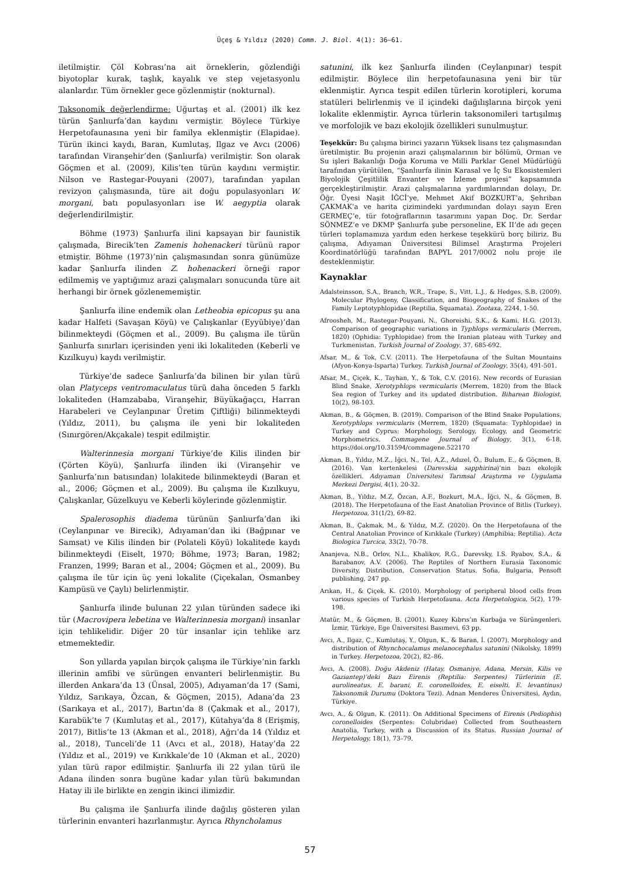Üçeş & Yıldız (2020) Comm. J. Biol. 4(1): 36–61.
iletilmiştir. Çöl Kobrası’na ait örneklerin, gözlendiği biyotoplar kurak, taşlık, kayalık ve step vejetasyonlu alanlardır. Tüm örnekler gece gözlenmiştir (nokturnal).
Taksonomik değerlendirme: Uğurtaş et al. (2001) ilk kez türün Şanlıurfa’dan kaydını vermiştir. Böylece Türkiye Herpetofaunasına yeni bir familya eklenmiştir (Elapidae). Türün ikinci kaydı, Baran, Kumlutaş, Ilgaz ve Avcı (2006) tarafından Viranşehir’den (Şanlıurfa) verilmiştir. Son olarak Göçmen et al. (2009), Kilis’ten türün kaydını vermiştir. Nilson ve Rastegar-Pouyani (2007), tarafından yapılan revizyon çalışmasında, türe ait doğu populasyonları W. morgani, batı populasyonları ise W. aegyptia olarak değerlendirilmiştir.
Böhme (1973) Şanlıurfa ilini kapsayan bir faunistik çalışmada, Birecik’ten Zamenis hohenackeri türünü rapor etmiştir. Böhme (1973)’nin çalışmasından sonra günümüze kadar Şanlıurfa ilinden Z. hohenackeri örneği rapor edilmemiş ve yaptığımız arazi çalışmaları sonucunda türe ait herhangi bir örnek gözlenememiştir.
Şanlıurfa iline endemik olan Letheobia epicopus şu ana kadar Halfeti (Savaşan Köyü) ve Çalışkanlar (Eyyübiye)’dan bilinmekteydi (Göçmen et al., 2009). Bu çalışma ile türün Şanlıurfa sınırları içerisinden yeni iki lokaliteden (Keberli ve Kızılkuyu) kaydı verilmiştir.
Türkiye’de sadece Şanlıurfa’da bilinen bir yılan türü olan Platyceps ventromaculatus türü daha önceden 5 farklı lokaliteden (Hamzababa, Viranşehir, Büyükağaçcı, Harran Harabeleri ve Ceylanpınar Üretim Çiftliği) bilinmekteydi (Yıldız, 2011), bu çalışma ile yeni bir lokaliteden (Sınırgören/Akçakale) tespit edilmiştir.
Walterinnesia morgani Türkiye’de Kilis ilinden bir (Çörten Köyü), Şanlıurfa ilinden iki (Viranşehir ve Şanlıurfa’nın batısından) lolakitede bilinmekteydi (Baran et al., 2006; Göçmen et al., 2009). Bu çalışma ile Kızılkuyu, Çalışkanlar, Güzelkuyu ve Keberli köylerinde gözlenmiştir.
Spalerosophis diadema türünün Şanlıurfa’dan iki (Ceylanpınar ve Birecik), Adıyaman’dan iki (Bağpınar ve Samsat) ve Kilis ilinden bir (Polateli Köyü) lokalitede kaydı bilinmekteydi (Eiselt, 1970; Böhme, 1973; Baran, 1982; Franzen, 1999; Baran et al., 2004; Göçmen et al., 2009). Bu çalışma ile tür için üç yeni lokalite (Çiçekalan, Osmanbey Kampüsü ve Çaylı) belirlenmiştir.
Şanlıurfa ilinde bulunan 22 yılan türünden sadece iki tür (Macrovipera lebetina ve Walterinnesia morgani) insanlar için tehlikelidir. Diğer 20 tür insanlar için tehlike arz etmemektedir.
Son yıllarda yapılan birçok çalışma ile Türkiye’nin farklı illerinin amfibi ve sürüngen envanteri belirlenmiştir. Bu illerden Ankara’da 13 (Ünsal, 2005), Adıyaman’da 17 (Sami, Yıldız, Sarıkaya, Özcan, & Göçmen, 2015), Adana’da 23 (Sarıkaya et al., 2017), Bartın’da 8 (Çakmak et al., 2017), Karabük’te 7 (Kumlutaş et al., 2017), Kütahya’da 8 (Erişmiş, 2017), Bitlis’te 13 (Akman et al., 2018), Ağrı’da 14 (Yıldız et al., 2018), Tunceli’de 11 (Avcı et al., 2018), Hatay’da 22 (Yıldız et al., 2019) ve Kırıkkale’de 10 (Akman et al., 2020) yılan türü rapor edilmiştir. Şanlıurfa ili 22 yılan türü ile Adana ilinden sonra bugüne kadar yılan türü bakımından Hatay ili ile birlikte en zengin ikinci ilimizdir.
Bu çalışma ile Şanlıurfa ilinde dağılış gösteren yılan türlerinin envanteri hazırlanmıştır. Ayrıca Rhyncholamus
satunini, ilk kez Şanlıurfa ilinden (Ceylanpınar) tespit edilmiştir. Böylece ilin herpetofaunasına yeni bir tür eklenmiştir. Ayrıca tespit edilen türlerin korotipleri, koruma statüleri belirlenmiş ve il içindeki dağılışlarına birçok yeni lokalite eklenmiştir. Ayrıca türlerin taksonomileri tartışılmış ve morfolojik ve bazı ekolojik özellikleri sunulmuştur.
Teşekkür: Bu çalışma birinci yazarın Yüksek lisans tez çalışmasından üretilmiştir. Bu projenin arazi çalışmalarının bir bölümü, Orman ve Su işleri Bakanlığı Doğa Koruma ve Milli Parklar Genel Müdürlüğü tarafından yürütülen, “Şanlıurfa ilinin Karasal ve İç Su Ekosistemleri Biyolojik Çeşitlilik Envanter ve İzleme projesi” kapsamında gerçekleştirilmiştir. Arazi çalışmalarına yardımlarından dolayı, Dr. Öğr. Üyesi Naşit İĞCİ’ye, Mehmet Akif BOZKURT’a, Şehriban ÇAKMAK’a ve harita çizimindeki yardımından dolayı sayın Eren GERMEÇ’e, tür fotoğraflarının tasarımını yapan Doç. Dr. Serdar SÖNMEZ’e ve DKMP Şanlıurfa şube personeline, EK II’de adı geçen türleri toplamamıza yardım eden herkese teşekkürü borç biliriz. Bu çalışma, Adıyaman Üniversitesi Bilimsel Araştırma Projeleri Koordinatörlüğü tarafından BAPYL 2017/0002 nolu proje ile desteklenmiştir.
Kaynaklar
Adalsteinsson, S.A., Branch, W.R., Trape, S., Vitt, L.J., & Hedges, S.B. (2009). Molecular Phylogeny, Classification, and Biogeography of Snakes of the Family Leptotyphlopidae (Reptilia, Squamata). Zootaxa, 2244, 1-50.
Afroosheh, M., Rastegar-Pouyani, N., Ghoreishi, S.K., & Kami, H.G. (2013). Comparison of geographic variations in Typhlops vermicularis (Merrem, 1820) (Ophidia: Typhlopidae) from the Iranian plateau with Turkey and Turkmenistan. Turkish Journal of Zoology, 37, 685-692.
Afsar, M., & Tok, C.V. (2011). The Herpetofauna of the Sultan Mountains (Afyon-Konya-Isparta) Turkey. Turkish Journal of Zoology, 35(4), 491-501.
Afsar, M., Çiçek, K., Tayhan, Y., & Tok, C.V. (2016). New records of Eurasian Blind Snake, Xerotyphlops vermicularis (Merrem, 1820) from the Black Sea region of Turkey and its updated distribution. Biharean Biologist, 10(2), 98-103.
Akman, B., & Göçmen, B. (2019). Comparison of the Blind Snake Populations, Xerotyphlops vermicularis (Merrem, 1820) (Squamata: Typhlopidae) in Turkey and Cyprus: Morphology, Serology, Ecology, and Geometric Morphometrics. Commagene Journal of Biology, 3(1), 6-18. https://doi.org/10.31594/commagene.522170
Akman, B., Yıldız, M.Z., İğci, N., Tel, A.Z., Adızel, Ö., Bulum, E., & Göçmen, B. (2016). Van kertenkelesi (Darevskia sapphirina)’nin bazı ekolojik özellikleri. Adıyaman Üniversitesi Tarımsal Araştırma ve Uygulama Merkezi Dergisi, 4(1), 20-32.
Akman, B., Yıldız, M.Z, Özcan, A.F., Bozkurt, M.A., İğci, N., & Göçmen, B. (2018). The Herpetofauna of the East Anatolian Province of Bitlis (Turkey). Herpetozoa, 31(1/2), 69-82.
Akman, B., Çakmak, M., & Yıldız, M.Z. (2020). On the Herpetofauna of the Central Anatolian Province of Kırıkkale (Turkey) (Amphibia; Reptilia). Acta Biologica Turcica, 33(2), 70-78.
Ananjeva, N.B., Orlov, N.L., Khalikov, R.G., Darevsky, I.S. Ryabov, S.A., & Barabanov, A.V. (2006). The Reptiles of Northern Eurasia Taxonomic Diversity, Distribution, Conservation Status. Sofia, Bulgaria, Pensoft publishing, 247 pp.
Arıkan, H., & Çiçek, K. (2010). Morphology of peripheral blood cells from various species of Turkish Herpetofauna. Acta Herpetologica, 5(2), 179-198.
Atatür, M., & Göçmen, B. (2001). Kuzey Kıbrıs’ın Kurbağa ve Sürüngenleri. İzmir, Türkiye, Ege Üniversitesi Basımevi, 63 pp.
Avcı, A., Ilgaz, Ç., Kumlutaş, Y., Olgun, K., & Baran, İ. (2007). Morphology and distribution of Rhynchocalamus melanocephalus satunini (Nikolsky, 1899) in Turkey. Herpetozoa, 20(2), 82–86.
Avcı, A. (2008). Doğu Akdeniz (Hatay, Osmaniye, Adana, Mersin, Kilis ve Gaziantep)’deki Bazı Eirenis (Reptilia: Serpentes) Türlerinin (E. aurolineatus, E. barani, E. coronelloides, E. eiselti, E. levantinus) Taksonomik Durumu (Doktora Tezi). Adnan Menderes Üniversitesi, Aydın, Türkiye.
Avcı, A., & Olgun, K. (2011). On Additional Specimens of Eirenis (Pediophis) coronelloides (Serpentes: Colubridae) Collected from Southeastern Anatolia, Turkey, with a Discussion of its Status. Russian Journal of Herpetology, 18(1), 73–79.
57